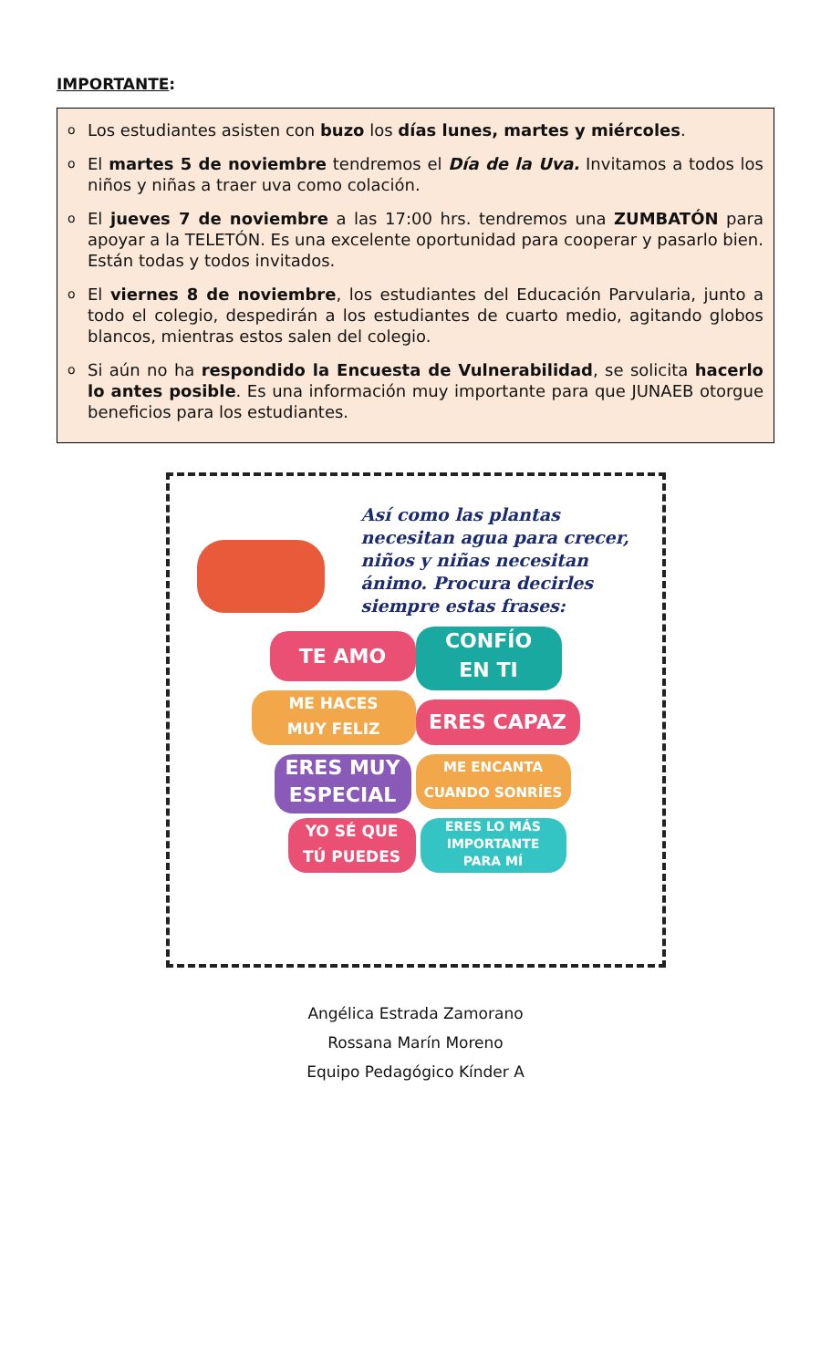IMPORTANTE:
o Los estudiantes asisten con buzo los días lunes, martes y miércoles.
o El martes 5 de noviembre tendremos el Día de la Uva. Invitamos a todos los niños y niñas a traer uva como colación.
o El jueves 7 de noviembre a las 17:00 hrs. tendremos una ZUMBATÓN para apoyar a la TELETÓN. Es una excelente oportunidad para cooperar y pasarlo bien. Están todas y todos invitados.
o El viernes 8 de noviembre, los estudiantes del Educación Parvularia, junto a todo el colegio, despedirán a los estudiantes de cuarto medio, agitando globos blancos, mientras estos salen del colegio.
o Si aún no ha respondido la Encuesta de Vulnerabilidad, se solicita hacerlo lo antes posible. Es una información muy importante para que JUNAEB otorgue beneficios para los estudiantes.
Así como las plantas
necesitan agua para crecer,
niños y niñas necesitan
ánimo. Procura decirles
siempre estas frases:
TE AMO
CONFÍO
EN TI
ME HACES
MUY FELIZ
ERES CAPAZ
ERES MUY
ESPECIAL
ME ENCANTA
CUANDO SONRÍES
YO SÉ QUE
TÚ PUEDES
ERES LO MÁS
IMPORTANTE
PARA MÍ
Angélica Estrada Zamorano
Rossana Marín Moreno
Equipo Pedagógico Kínder A